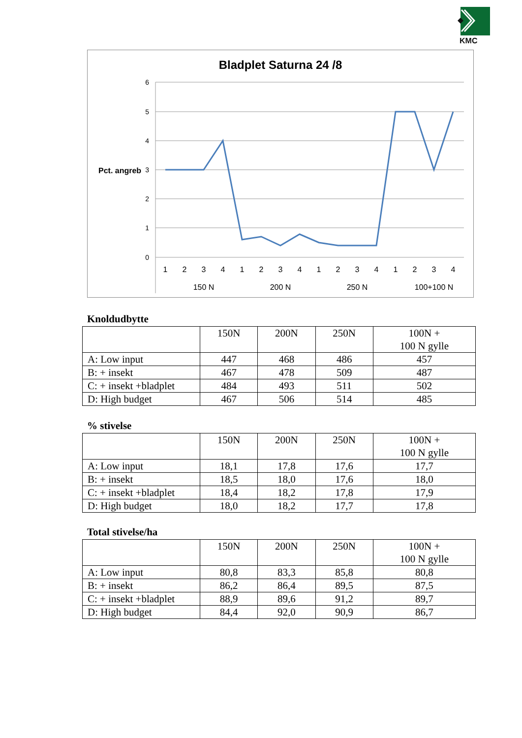KMC
Bladplet Saturna 24 /8
6
5
4
3
2
1
0
Pct. angreb
1
2
3
4
1
2
3
4
1
2
3
4
1
2
3
4
150 N
200 N
250 N
100+100 N
Knoldudbytte
| | 150N | 200N | 250N | 100N + 100 N gylle |
| --- | --- | --- | --- | --- |
| A: Low input | 447 | 468 | 486 | 457 |
| B: + insekt | 467 | 478 | 509 | 487 |
| C: + insekt +bladplet | 484 | 493 | 511 | 502 |
| D: High budget | 467 | 506 | 514 | 485 |
% stivelse
| | 150N | 200N | 250N | 100N + 100 N gylle |
| --- | --- | --- | --- | --- |
| A: Low input | 18,1 | 17,8 | 17,6 | 17,7 |
| B: + insekt | 18,5 | 18,0 | 17,6 | 18,0 |
| C: + insekt +bladplet | 18,4 | 18,2 | 17,8 | 17,9 |
| D: High budget | 18,0 | 18,2 | 17,7 | 17,8 |
Total stivelse/ha
| | 150N | 200N | 250N | 100N + 100 N gylle |
| --- | --- | --- | --- | --- |
| A: Low input | 80,8 | 83,3 | 85,8 | 80,8 |
| B: + insekt | 86,2 | 86,4 | 89,5 | 87,5 |
| C: + insekt +bladplet | 88,9 | 89,6 | 91,2 | 89,7 |
| D: High budget | 84,4 | 92,0 | 90,9 | 86,7 |